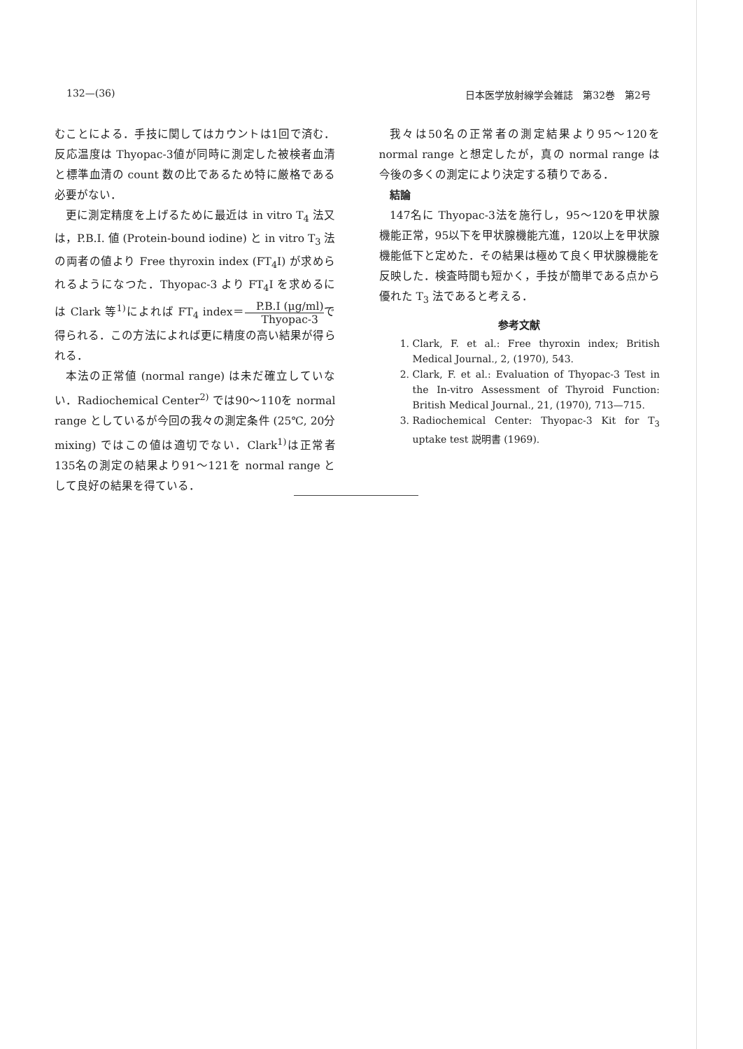132—(36) 日本医学放射線学会雑誌　第32巻　第2号
むことによる．手技に関してはカウントは1回で済む．反応温度は Thyopac-3値が同時に測定した被検者血清と標準血清の count 数の比であるため特に厳格である必要がない．
更に測定精度を上げるために最近は in vitro T<sub>4</sub> 法又は，P.B.I. 値 (Protein-bound iodine) と in vitro T<sub>3</sub> 法の両者の値より Free thyroxin index (FT<sub>4</sub>I) が求められるようになつた．Thyopac-3 より FT<sub>4</sub>I を求めるには Clark 等<sup>1)</sup>によれば FT<sub>4</sub> index＝P.B.I (μg/ml) Thyopac-3で得られる．この方法によれば更に精度の高い結果が得られる．
本法の正常値 (normal range) は未だ確立していない．Radiochemical Center<sup>2)</sup> では90～110を normal range としているが今回の我々の測定条件 (25℃, 20分 mixing) ではこの値は適切でない．Clark<sup>1)</sup>は正常者 135名の測定の結果より91～121を normal range として良好の結果を得ている．
我々は50名の正常者の測定結果より95～120を normal range と想定したが，真の normal range は今後の多くの測定により決定する積りである．
　結論
147名に Thyopac-3法を施行し，95～120を甲状腺機能正常，95以下を甲状腺機能亢進，120以上を甲状腺機能低下と定めた．その結果は極めて良く甲状腺機能を反映した．検査時間も短かく，手技が簡単である点から優れた T<sub>3</sub> 法であると考える．
参考文献
1. Clark, F. et al.: Free thyroxin index; British Medical Journal., 2, (1970), 543.
2. Clark, F. et al.: Evaluation of Thyopac-3 Test in the In-vitro Assessment of Thyroid Function: British Medical Journal., 21, (1970), 713—715.
3. Radiochemical Center: Thyopac-3 Kit for T<sub>3</sub> uptake test 説明書 (1969).